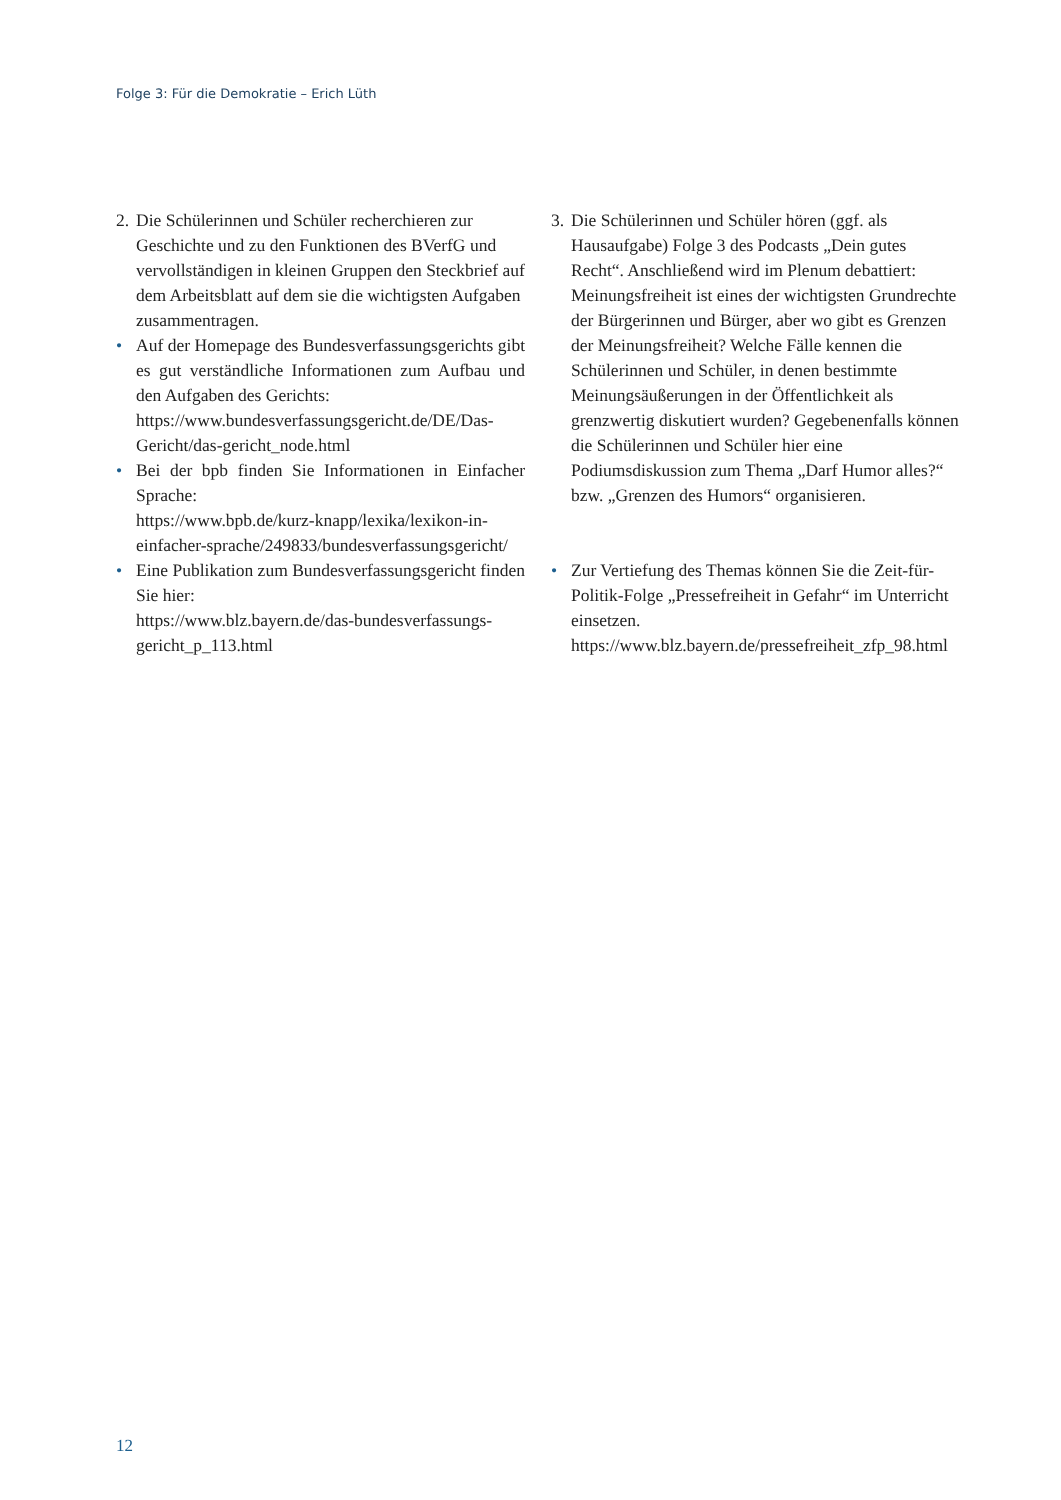Folge 3: Für die Demokratie – Erich Lüth
2.
Die Schülerinnen und Schüler recherchieren zur Geschichte und zu den Funktionen des BVerfG und vervollständigen in kleinen Gruppen den Steckbrief auf dem Arbeitsblatt auf dem sie die wichtigsten Aufgaben zusammentragen.
• Auf der Homepage des Bundesverfassungsgerichts gibt es gut verständliche Informationen zum Aufbau und den Aufgaben des Gerichts:
https://www.bundesverfassungsgericht.de/DE/Das-Gericht/das-gericht_node.html
• Bei der bpb finden Sie Informationen in Einfacher Sprache:
https://www.bpb.de/kurz-knapp/lexika/lexikon-in-einfacher-sprache/249833/bundesverfassungsgericht/
• Eine Publikation zum Bundesverfassungsgericht finden Sie hier:
https://www.blz.bayern.de/das-bundesverfassungs-gericht_p_113.html
3.
Die Schülerinnen und Schüler hören (ggf. als Hausaufgabe) Folge 3 des Podcasts „Dein gutes Recht“. Anschließend wird im Plenum debattiert: Meinungsfreiheit ist eines der wichtigsten Grundrechte der Bürgerinnen und Bürger, aber wo gibt es Grenzen der Meinungsfreiheit? Welche Fälle kennen die Schülerinnen und Schüler, in denen bestimmte Meinungsäußerungen in der Öffentlichkeit als grenzwertig diskutiert wurden? Gegebenenfalls können die Schülerinnen und Schüler hier eine Podiumsdiskussion zum Thema „Darf Humor alles?“ bzw. „Grenzen des Humors“ organisieren.
• Zur Vertiefung des Themas können Sie die Zeit-für-Politik-Folge „Pressefreiheit in Gefahr“ im Unterricht einsetzen.
https://www.blz.bayern.de/pressefreiheit_zfp_98.html
12